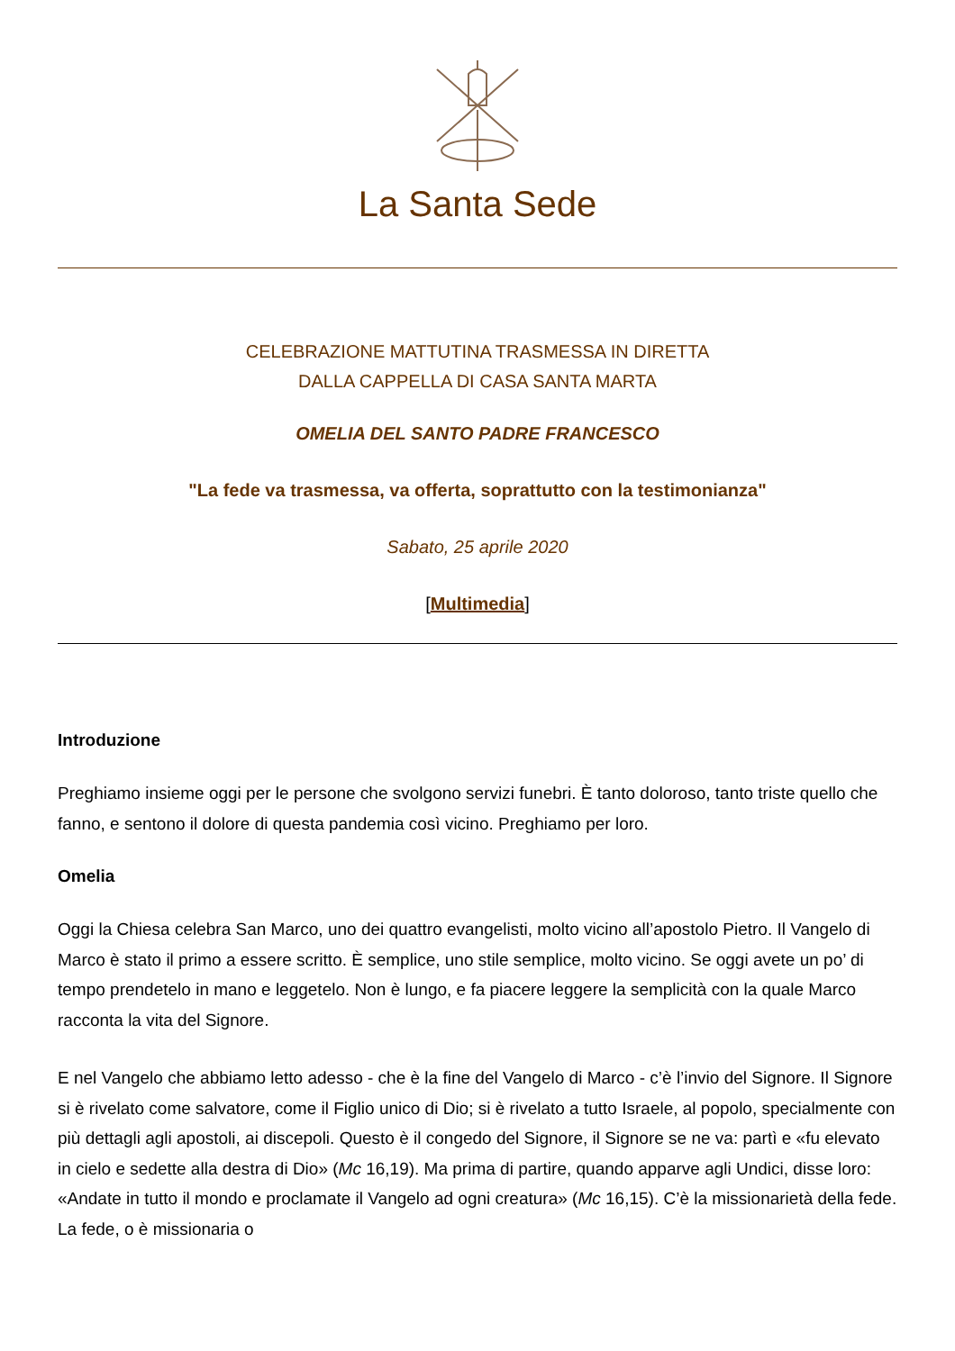La Santa Sede
CELEBRAZIONE MATTUTINA TRASMESSA IN DIRETTA
DALLA CAPPELLA DI CASA SANTA MARTA
OMELIA DEL SANTO PADRE FRANCESCO
"La fede va trasmessa, va offerta, soprattutto con la testimonianza"
Sabato, 25 aprile 2020
[Multimedia]
Introduzione
Preghiamo insieme oggi per le persone che svolgono servizi funebri. È tanto doloroso, tanto triste quello che fanno, e sentono il dolore di questa pandemia così vicino. Preghiamo per loro.
Omelia
Oggi la Chiesa celebra San Marco, uno dei quattro evangelisti, molto vicino all’apostolo Pietro. Il Vangelo di Marco è stato il primo a essere scritto. È semplice, uno stile semplice, molto vicino. Se oggi avete un po’ di tempo prendetelo in mano e leggetelo. Non è lungo, e fa piacere leggere la semplicità con la quale Marco racconta la vita del Signore.
E nel Vangelo che abbiamo letto adesso - che è la fine del Vangelo di Marco - c’è l’invio del Signore. Il Signore si è rivelato come salvatore, come il Figlio unico di Dio; si è rivelato a tutto Israele, al popolo, specialmente con più dettagli agli apostoli, ai discepoli. Questo è il congedo del Signore, il Signore se ne va: partì e «fu elevato in cielo e sedette alla destra di Dio» (Mc 16,19). Ma prima di partire, quando apparve agli Undici, disse loro: «Andate in tutto il mondo e proclamate il Vangelo ad ogni creatura» (Mc 16,15). C’è la missionarietà della fede. La fede, o è missionaria o